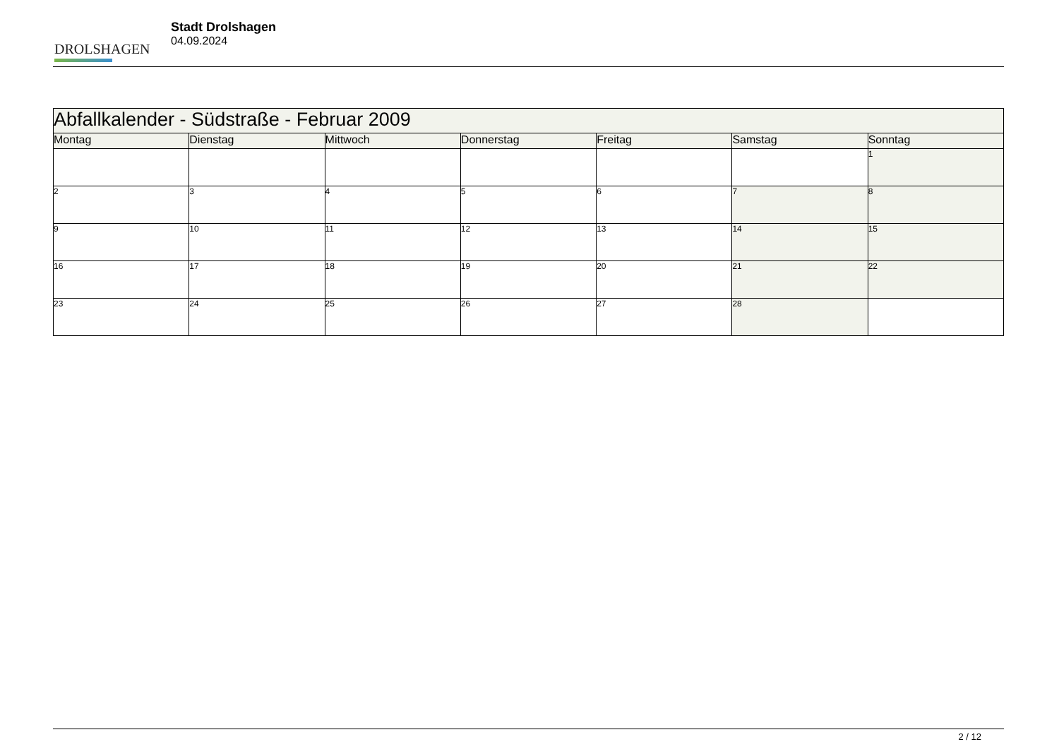DROLSHAGEN
Stadt Drolshagen
04.09.2024
| Abfallkalender - Südstraße - Februar 2009 | | | | | | |
| --- | --- | --- | --- | --- | --- | --- |
| Montag | Dienstag | Mittwoch | Donnerstag | Freitag | Samstag | Sonntag |
| | | | | | | 1 |
| 2 | 3 | 4 | 5 | 6 | 7 | 8 |
| 9 | 10 | 11 | 12 | 13 | 14 | 15 |
| 16 | 17 | 18 | 19 | 20 | 21 | 22 |
| 23 | 24 | 25 | 26 | 27 | 28 | |
2 / 12